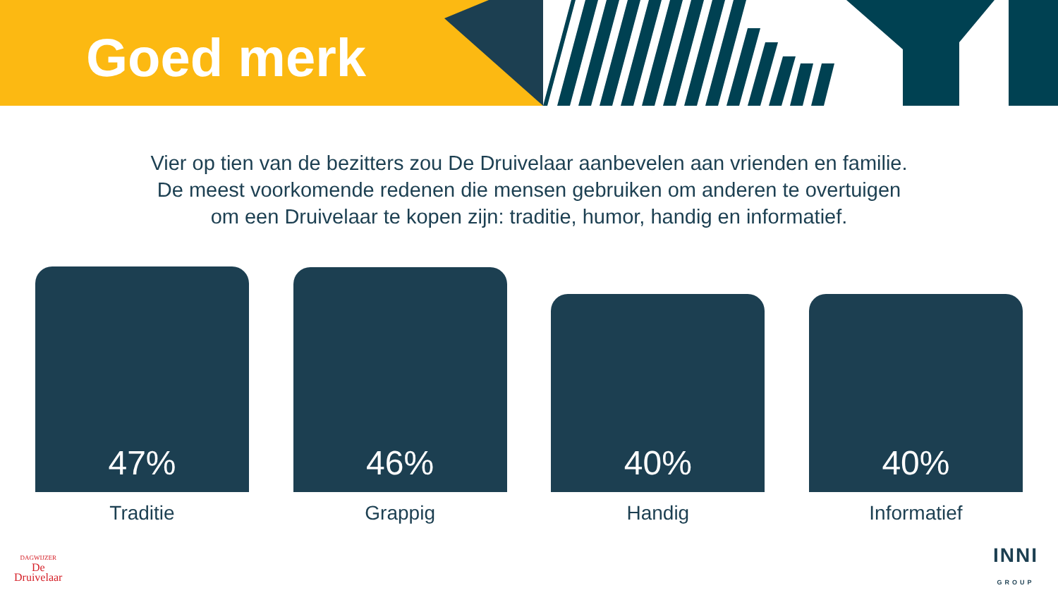Goed merk
Vier op tien van de bezitters zou De Druivelaar aanbevelen aan vrienden en familie.
De meest voorkomende redenen die mensen gebruiken om anderen te overtuigen
om een Druivelaar te kopen zijn: traditie, humor, handig en informatief.
47%
46%
40%
40%
Traditie Grappig Handig Informatief
DAGWIJZER
De
Druivelaar
INNI
GROUP